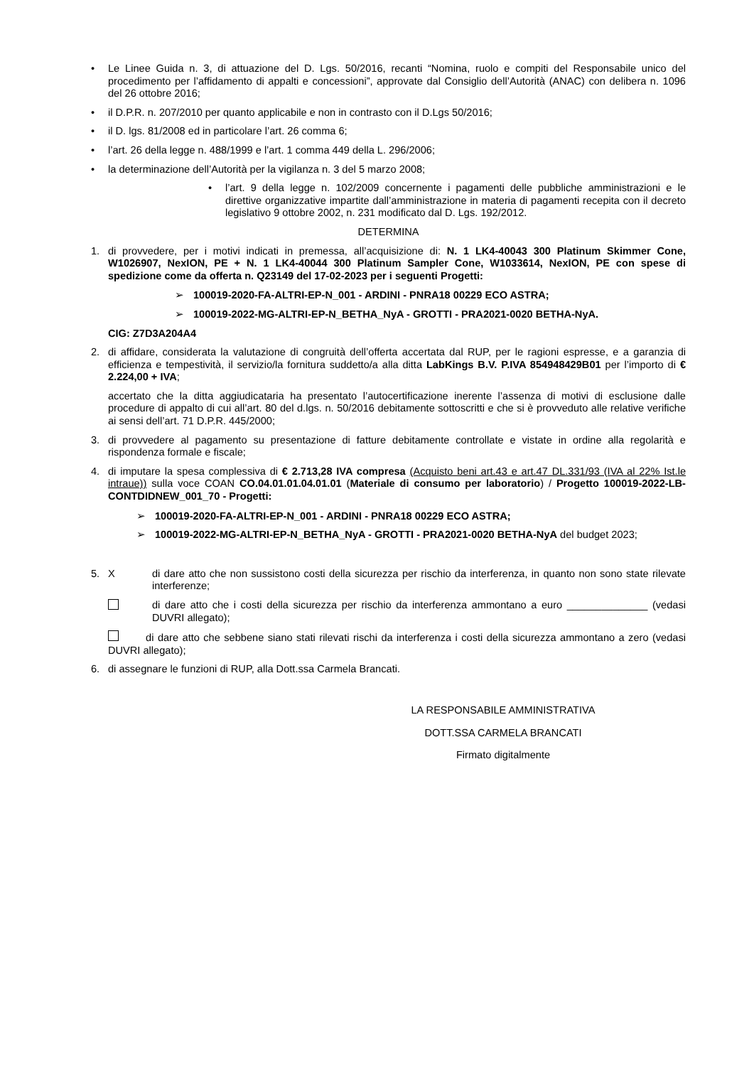• Le Linee Guida n. 3, di attuazione del D. Lgs. 50/2016, recanti “Nomina, ruolo e compiti del Responsabile unico del procedimento per l’affidamento di appalti e concessioni”, approvate dal Consiglio dell’Autorità (ANAC) con delibera n. 1096 del 26 ottobre 2016;
• il D.P.R. n. 207/2010 per quanto applicabile e non in contrasto con il D.Lgs 50/2016;
• il D. lgs. 81/2008 ed in particolare l’art. 26 comma 6;
• l’art. 26 della legge n. 488/1999 e l’art. 1 comma 449 della L. 296/2006;
• la determinazione dell’Autorità per la vigilanza n. 3 del 5 marzo 2008;
• l’art. 9 della legge n. 102/2009 concernente i pagamenti delle pubbliche amministrazioni e le direttive organizzative impartite dall’amministrazione in materia di pagamenti recepita con il decreto legislativo 9 ottobre 2002, n. 231 modificato dal D. Lgs. 192/2012.
DETERMINA
1. di provvedere, per i motivi indicati in premessa, all’acquisizione di: N. 1 LK4-40043 300 Platinum Skimmer Cone, W1026907, NexION, PE + N. 1 LK4-40044 300 Platinum Sampler Cone, W1033614, NexION, PE con spese di spedizione come da offerta n. Q23149 del 17-02-2023 per i seguenti Progetti:
➢ 100019-2020-FA-ALTRI-EP-N_001 - ARDINI - PNRA18 00229 ECO ASTRA;
➢ 100019-2022-MG-ALTRI-EP-N_BETHA_NyA - GROTTI - PRA2021-0020 BETHA-NyA.
CIG: Z7D3A204A4
2. di affidare, considerata la valutazione di congruità dell’offerta accertata dal RUP, per le ragioni espresse, e a garanzia di efficienza e tempestività, il servizio/la fornitura suddetto/a alla ditta LabKings B.V. P.IVA 854948429B01 per l’importo di € 2.224,00 + IVA;
accertato che la ditta aggiudicataria ha presentato l’autocertificazione inerente l’assenza di motivi di esclusione dalle procedure di appalto di cui all’art. 80 del d.lgs. n. 50/2016 debitamente sottoscritti e che si è provveduto alle relative verifiche ai sensi dell’art. 71 D.P.R. 445/2000;
3. di provvedere al pagamento su presentazione di fatture debitamente controllate e vistate in ordine alla regolarità e rispondenza formale e fiscale;
4. di imputare la spesa complessiva di € 2.713,28 IVA compresa (Acquisto beni art.43 e art.47 DL.331/93 (IVA al 22% Ist.le intraue)) sulla voce COAN CO.04.01.01.04.01.01 (Materiale di consumo per laboratorio) / Progetto 100019-2022-LB-CONTDIDNEW_001_70 - Progetti:
➢ 100019-2020-FA-ALTRI-EP-N_001 - ARDINI - PNRA18 00229 ECO ASTRA;
➢ 100019-2022-MG-ALTRI-EP-N_BETHA_NyA - GROTTI - PRA2021-0020 BETHA-NyA del budget 2023;
5. Xdi dare atto che non sussistono costi della sicurezza per rischio da interferenza, in quanto non sono state rilevate interferenze;
di dare atto che i costi della sicurezza per rischio da interferenza ammontano a euro ______________ (vedasi DUVRI allegato);
di dare atto che sebbene siano stati rilevati rischi da interferenza i costi della sicurezza ammontano a zero (vedasi DUVRI allegato);
6. di assegnare le funzioni di RUP, alla Dott.ssa Carmela Brancati.
LA RESPONSABILE AMMINISTRATIVA
DOTT.SSA CARMELA BRANCATI
Firmato digitalmente